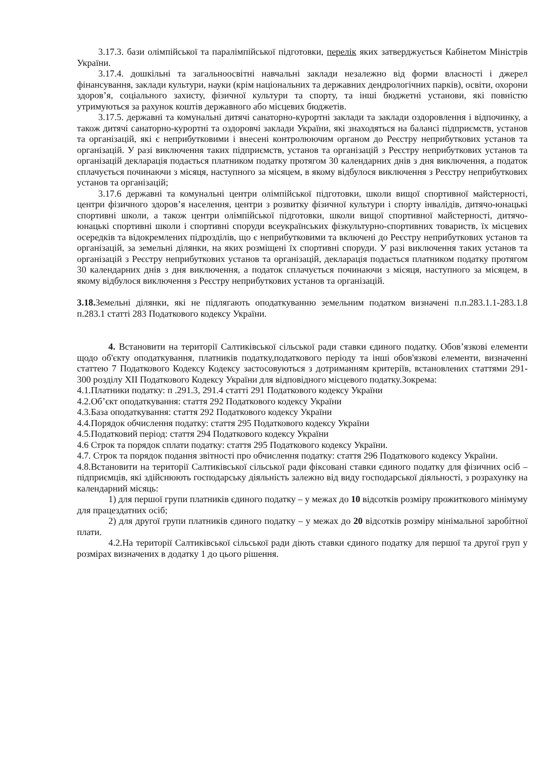3.17.3. бази олімпійської та паралімпійської підготовки, перелік яких затверджується Кабінетом Міністрів України.
3.17.4. дошкільні та загальноосвітні навчальні заклади незалежно від форми власності і джерел фінансування, заклади культури, науки (крім національних та державних дендрологічних парків), освіти, охорони здоров’я, соціального захисту, фізичної культури та спорту, та інші бюджетні установи, які повністю утримуються за рахунок коштів державного або місцевих бюджетів.
3.17.5. державні та комунальні дитячі санаторно-курортні заклади та заклади оздоровлення і відпочинку, а також дитячі санаторно-курортні та оздоровчі заклади України, які знаходяться на балансі підприємств, установ та організацій, які є неприбутковими і внесені контролюючим органом до Реєстру неприбуткових установ та організацій. У разі виключення таких підприємств, установ та організацій з Реєстру неприбуткових установ та організацій декларація подається платником податку протягом 30 календарних днів з дня виключення, а податок сплачується починаючи з місяця, наступного за місяцем, в якому відбулося виключення з Реєстру неприбуткових установ та організацій;
3.17.6 державні та комунальні центри олімпійської підготовки, школи вищої спортивної майстерності, центри фізичного здоров’я населення, центри з розвитку фізичної культури і спорту інвалідів, дитячо-юнацькі спортивні школи, а також центри олімпійської підготовки, школи вищої спортивної майстерності, дитячо-юнацькі спортивні школи і спортивні споруди всеукраїнських фізкультурно-спортивних товариств, їх місцевих осередків та відокремлених підрозділів, що є неприбутковими та включені до Реєстру неприбуткових установ та організацій, за земельні ділянки, на яких розміщені їх спортивні споруди. У разі виключення таких установ та організацій з Реєстру неприбуткових установ та організацій, декларація подається платником податку протягом 30 календарних днів з дня виключення, а податок сплачується починаючи з місяця, наступного за місяцем, в якому відбулося виключення з Реєстру неприбуткових установ та організацій.
3.18. Земельні ділянки, які не підлягають оподаткуванню земельним податком визначені п.п.283.1.1-283.1.8 п.283.1 статті 283 Податкового кодексу України.
4. Встановити на території Салтиківської сільської ради ставки єдиного податку. Обов’язкові елементи щодо об'єкту оподаткування, платників податку,податкового періоду та інші обов'язкові елементи, визначенні статтею 7 Податкового Кодексу Кодексу застосовуються з дотриманням критеріїв, встановлених статтями 291-300 розділу XII Податкового Кодексу України для відповідного місцевого податку.Зокрема:
4.1.Платники податку: п .291.3, 291.4 статті 291 Податкового кодексу України
4.2.Об’єкт оподаткування: стаття 292 Податкового кодексу України
4.3.База оподаткування: стаття 292 Податкового кодексу України
4.4.Порядок обчислення податку: стаття 295 Податкового кодексу України
4.5.Податковий період: стаття 294 Податкового кодексу України
4.6 Строк та порядок сплати податку: стаття 295 Податкового кодексу України.
4.7. Строк та порядок подання звітності про обчислення податку: стаття 296 Податкового кодексу України.
4.8.Встановити на території Салтиківської сільської ради фіксовані ставки єдиного податку для фізичних осіб – підприємців, які здійснюють господарську діяльність залежно від виду господарської діяльності, з розрахунку на календарний місяць:
1) для першої групи платників єдиного податку – у межах до 10 відсотків розміру прожиткового мінімуму для працездатних осіб;
2) для другої групи платників єдиного податку – у межах до 20 відсотків розміру мінімальної заробітної плати.
4.2.На території Салтиківської сільської ради діють ставки єдиного податку для першої та другої груп у розмірах визначених в додатку 1 до цього рішення.